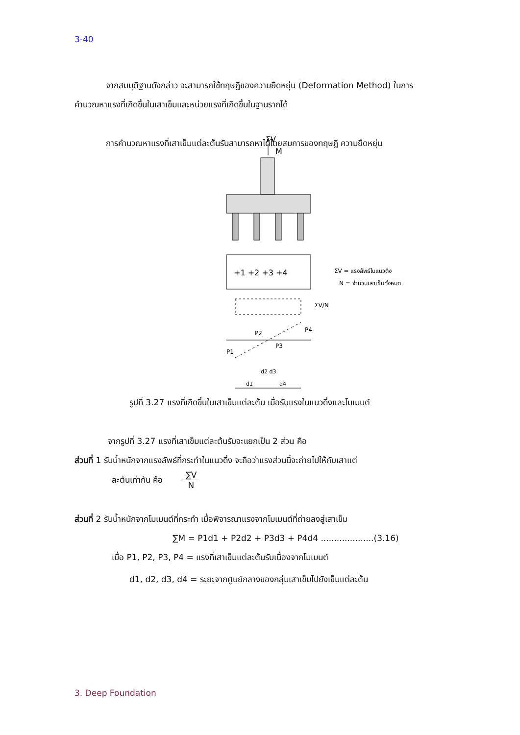3-40
จากสมมุติฐานดังกล่าว จะสามารถใช้ทฤษฎีของความยืดหยุ่น (Deformation Method) ในการคำนวณหาแรงที่เกิดขึ้นในเสาเข็มและหน่วยแรงที่เกิดขึ้นในฐานรากได้
การคำนวณหาแรงที่เสาเข็มแต่ละต้นรับสามารถหาได้โดยสมการของทฤษฎี ความยืดหยุ่น
ΣV
M
+1 +2 +3 +4
ΣV = แรงลัพธ์ในแนวดิ่ง
N = จำนวนเสาเข็มทั้งหมด
ΣV/N
P1
P2
P3
P4
d1
d4
d2 d3
รูปที่ 3.27 แรงที่เกิดขึ้นในเสาเข็มแต่ละต้น เมื่อรับแรงในแนวดิ่งและโมเมนต์
จากรูปที่ 3.27 แรงที่เสาเข็มแต่ละต้นรับจะแยกเป็น 2 ส่วน คือ
ส่วนที่ 1 รับน้ำหนักจากแรงลัพธ์ที่กระทำในแนวดิ่ง จะถือว่าแรงส่วนนี้จะถ่ายไปให้กับเสาแต่
ละต้นเท่ากัน คือ ∑V N
ส่วนที่ 2 รับน้ำหนักจากโมเมนต์ที่กระทำ เมื่อพิจารณาแรงจากโมเมนต์ที่ถ่ายลงสู่เสาเข็ม
∑M = P1d1 + P2d2 + P3d3 + P4d4 ....................(3.16)
เมื่อ P1, P2, P3, P4 = แรงที่เสาเข็มแต่ละต้นรับเนื่องจากโมเมนต์
d1, d2, d3, d4 = ระยะจากศูนย์กลางของกลุ่มเสาเข็มไปยังเข็มแต่ละต้น
3. Deep Foundation